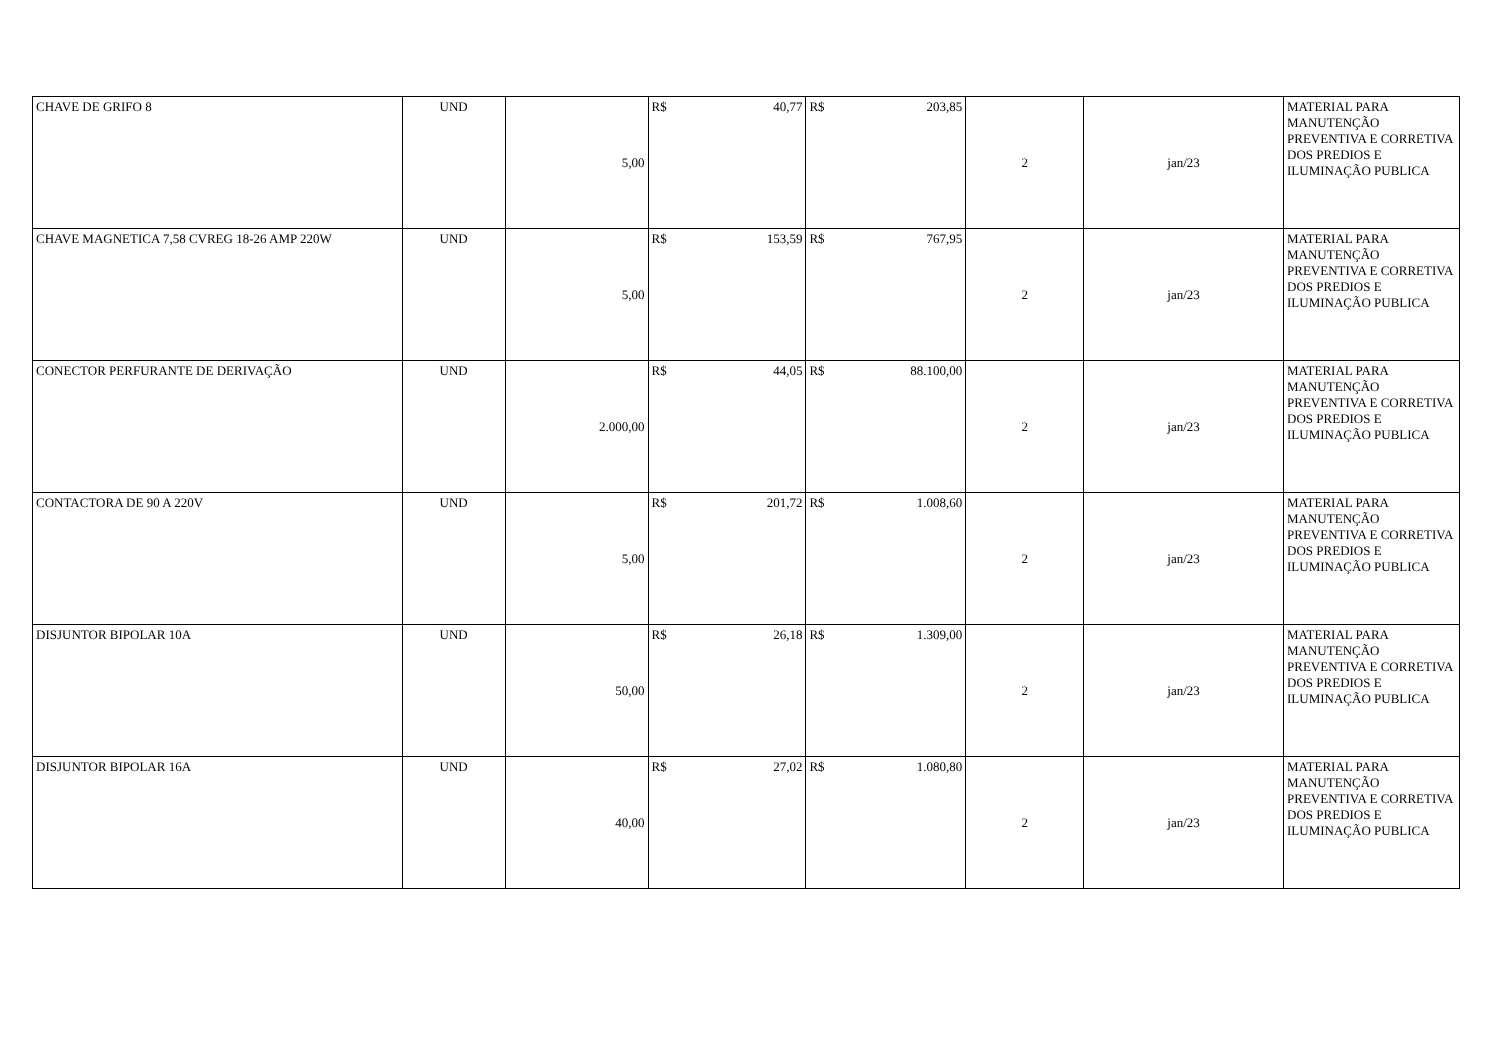| CHAVE DE GRIFO 8 | UND | 5,00 | R$ 40,77 | R$ 203,85 | 2 | jan/23 | MATERIAL PARA MANUTENÇÃO PREVENTIVA E CORRETIVA DOS PREDIOS E ILUMINAÇÃO PUBLICA |
| CHAVE MAGNETICA 7,58 CVREG 18-26 AMP 220W | UND | 5,00 | R$ 153,59 | R$ 767,95 | 2 | jan/23 | MATERIAL PARA MANUTENÇÃO PREVENTIVA E CORRETIVA DOS PREDIOS E ILUMINAÇÃO PUBLICA |
| CONECTOR PERFURANTE DE DERIVAÇÃO | UND | 2.000,00 | R$ 44,05 | R$ 88.100,00 | 2 | jan/23 | MATERIAL PARA MANUTENÇÃO PREVENTIVA E CORRETIVA DOS PREDIOS E ILUMINAÇÃO PUBLICA |
| CONTACTORA DE 90 A 220V | UND | 5,00 | R$ 201,72 | R$ 1.008,60 | 2 | jan/23 | MATERIAL PARA MANUTENÇÃO PREVENTIVA E CORRETIVA DOS PREDIOS E ILUMINAÇÃO PUBLICA |
| DISJUNTOR BIPOLAR 10A | UND | 50,00 | R$ 26,18 | R$ 1.309,00 | 2 | jan/23 | MATERIAL PARA MANUTENÇÃO PREVENTIVA E CORRETIVA DOS PREDIOS E ILUMINAÇÃO PUBLICA |
| DISJUNTOR BIPOLAR 16A | UND | 40,00 | R$ 27,02 | R$ 1.080,80 | 2 | jan/23 | MATERIAL PARA MANUTENÇÃO PREVENTIVA E CORRETIVA DOS PREDIOS E ILUMINAÇÃO PUBLICA |